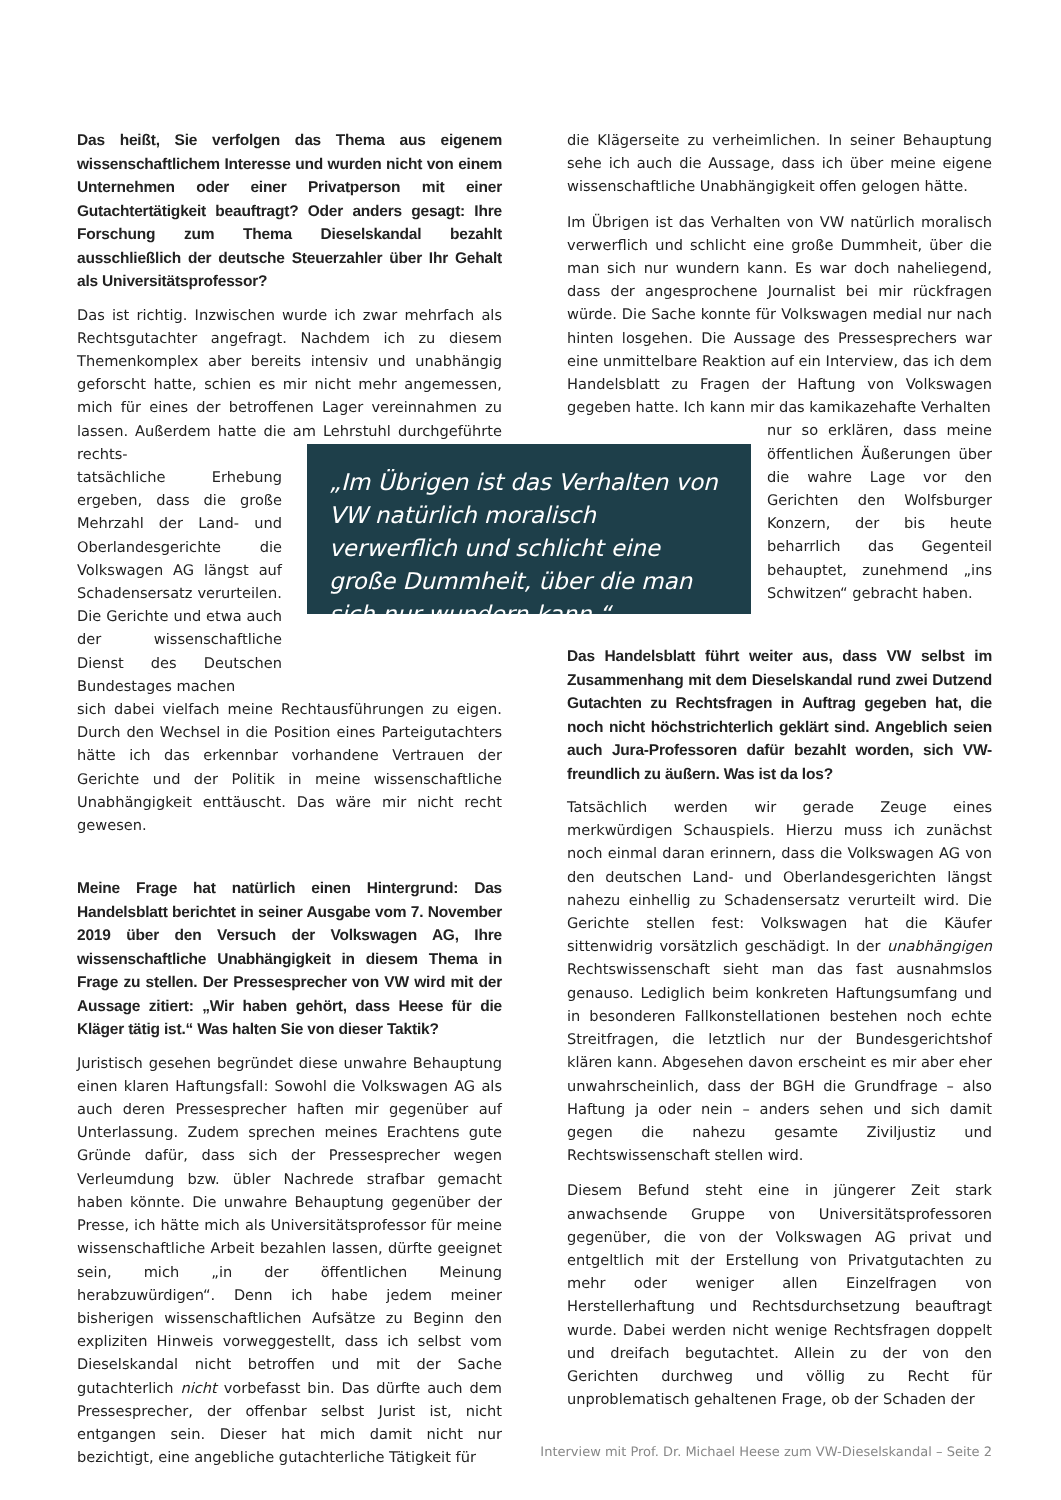Das heißt, Sie verfolgen das Thema aus eigenem wissenschaftlichem Interesse und wurden nicht von einem Unternehmen oder einer Privatperson mit einer Gutachtertätigkeit beauftragt? Oder anders gesagt: Ihre Forschung zum Thema Dieselskandal bezahlt ausschließlich der deutsche Steuerzahler über Ihr Gehalt als Universitätsprofessor?
Das ist richtig. Inzwischen wurde ich zwar mehrfach als Rechtsgutachter angefragt. Nachdem ich zu diesem Themenkomplex aber bereits intensiv und unabhängig geforscht hatte, schien es mir nicht mehr angemessen, mich für eines der betroffenen Lager vereinnahmen zu lassen. Außerdem hatte die am Lehrstuhl durchgeführte rechts-
tatsächliche Erhebung ergeben, dass die große Mehrzahl der Land- und Oberlandesgerichte die Volkswagen AG längst auf Schadensersatz verurteilen. Die Gerichte und etwa auch der wissenschaftliche Dienst des Deutschen Bundestages machen
sich dabei vielfach meine Rechtausführungen zu eigen. Durch den Wechsel in die Position eines Parteigutachters hätte ich das erkennbar vorhandene Vertrauen der Gerichte und der Politik in meine wissenschaftliche Unabhängigkeit enttäuscht. Das wäre mir nicht recht gewesen.
Meine Frage hat natürlich einen Hintergrund: Das Handelsblatt berichtet in seiner Ausgabe vom 7. November 2019 über den Versuch der Volkswagen AG, Ihre wissenschaftliche Unabhängigkeit in diesem Thema in Frage zu stellen. Der Pressesprecher von VW wird mit der Aussage zitiert: „Wir haben gehört, dass Heese für die Kläger tätig ist.“ Was halten Sie von dieser Taktik?
Juristisch gesehen begründet diese unwahre Behauptung einen klaren Haftungsfall: Sowohl die Volkswagen AG als auch deren Pressesprecher haften mir gegenüber auf Unterlassung. Zudem sprechen meines Erachtens gute Gründe dafür, dass sich der Pressesprecher wegen Verleumdung bzw. übler Nachrede strafbar gemacht haben könnte. Die unwahre Behauptung gegenüber der Presse, ich hätte mich als Universitätsprofessor für meine wissenschaftliche Arbeit bezahlen lassen, dürfte geeignet sein, mich „in der öffentlichen Meinung herabzuwürdigen“. Denn ich habe jedem meiner bisherigen wissenschaftlichen Aufsätze zu Beginn den expliziten Hinweis vorweggestellt, dass ich selbst vom Dieselskandal nicht betroffen und mit der Sache gutachterlich nicht vorbefasst bin. Das dürfte auch dem Pressesprecher, der offenbar selbst Jurist ist, nicht entgangen sein. Dieser hat mich damit nicht nur bezichtigt, eine angebliche gutachterliche Tätigkeit für
die Klägerseite zu verheimlichen. In seiner Behauptung sehe ich auch die Aussage, dass ich über meine eigene wissenschaftliche Unabhängigkeit offen gelogen hätte.
Im Übrigen ist das Verhalten von VW natürlich moralisch verwerflich und schlicht eine große Dummheit, über die man sich nur wundern kann. Es war doch naheliegend, dass der angesprochene Journalist bei mir rückfragen würde. Die Sache konnte für Volkswagen medial nur nach hinten losgehen. Die Aussage des Pressesprechers war eine unmittelbare Reaktion auf ein Interview, das ich dem Handelsblatt zu Fragen der Haftung von Volkswagen gegeben hatte. Ich kann mir das kamikazehafte Verhalten
nur so erklären, dass meine öffentlichen Äußerungen über die wahre Lage vor den Gerichten den Wolfsburger Konzern, der bis heute beharrlich das Gegenteil behauptet, zunehmend „ins Schwitzen“ gebracht haben.
Das Handelsblatt führt weiter aus, dass VW selbst im Zusammenhang mit dem Dieselskandal rund zwei Dutzend Gutachten zu Rechtsfragen in Auftrag gegeben hat, die noch nicht höchstrichterlich geklärt sind. Angeblich seien auch Jura-Professoren dafür bezahlt worden, sich VW-freundlich zu äußern. Was ist da los?
Tatsächlich werden wir gerade Zeuge eines merkwürdigen Schauspiels. Hierzu muss ich zunächst noch einmal daran erinnern, dass die Volkswagen AG von den deutschen Land- und Oberlandesgerichten längst nahezu einhellig zu Schadensersatz verurteilt wird. Die Gerichte stellen fest: Volkswagen hat die Käufer sittenwidrig vorsätzlich geschädigt. In der unabhängigen Rechtswissenschaft sieht man das fast ausnahmslos genauso. Lediglich beim konkreten Haftungsumfang und in besonderen Fallkonstellationen bestehen noch echte Streitfragen, die letztlich nur der Bundesgerichtshof klären kann. Abgesehen davon erscheint es mir aber eher unwahrscheinlich, dass der BGH die Grundfrage – also Haftung ja oder nein – anders sehen und sich damit gegen die nahezu gesamte Ziviljustiz und Rechtswissenschaft stellen wird.
Diesem Befund steht eine in jüngerer Zeit stark anwachsende Gruppe von Universitätsprofessoren gegenüber, die von der Volkswagen AG privat und entgeltlich mit der Erstellung von Privatgutachten zu mehr oder weniger allen Einzelfragen von Herstellerhaftung und Rechtsdurchsetzung beauftragt wurde. Dabei werden nicht wenige Rechtsfragen doppelt und dreifach begutachtet. Allein zu der von den Gerichten durchweg und völlig zu Recht für unproblematisch gehaltenen Frage, ob der Schaden der
„Im Übrigen ist das Verhalten von VW natürlich moralisch verwerflich und schlicht eine große Dummheit, über die man sich nur wundern kann.“
Interview mit Prof. Dr. Michael Heese zum VW-Dieselskandal – Seite 2